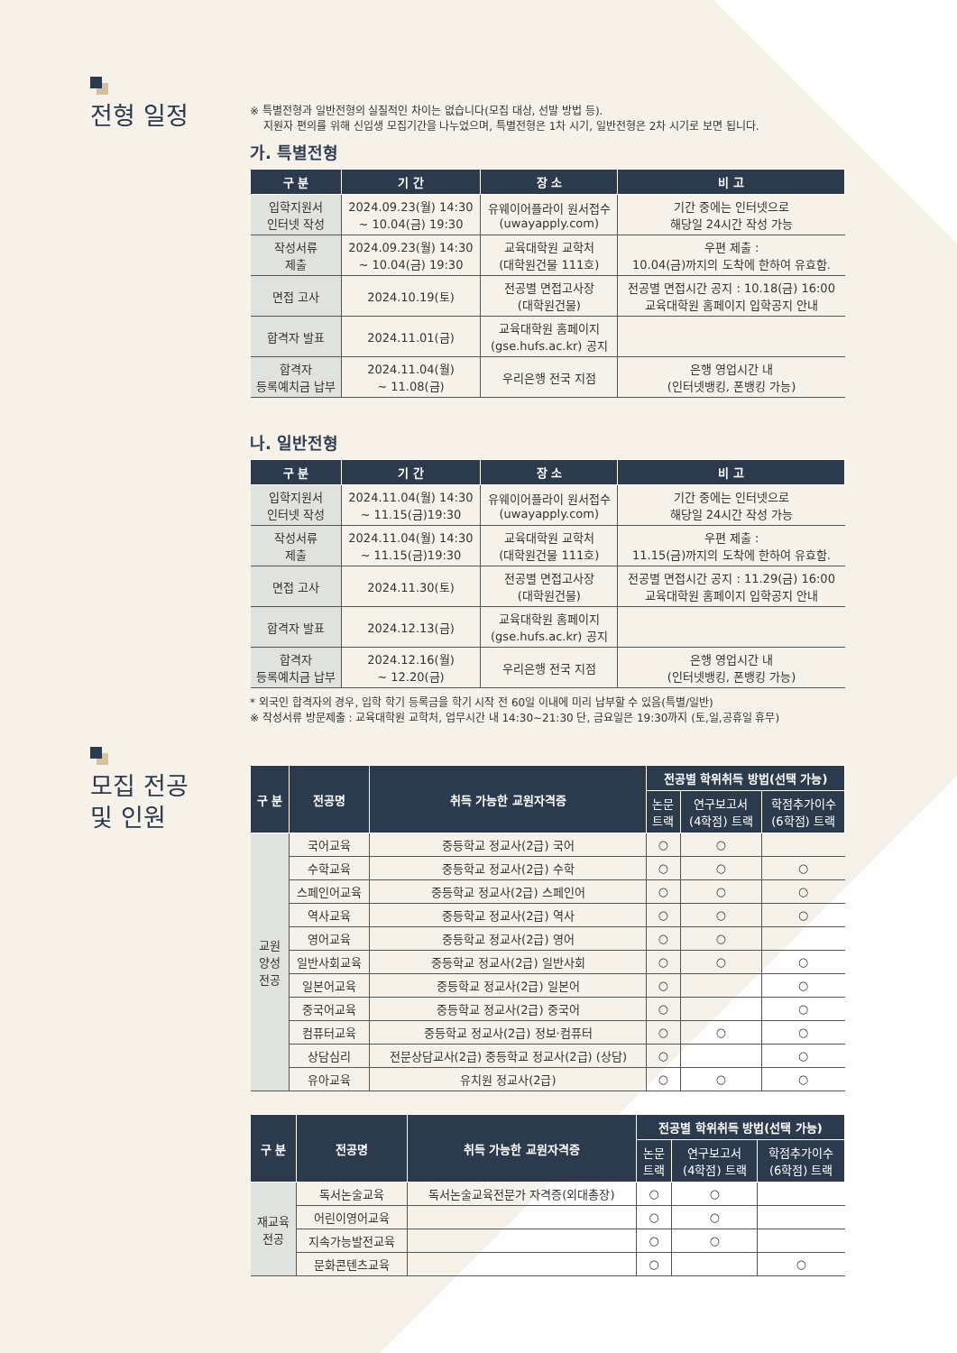전형 일정
※ 특별전형과 일반전형의 실질적인 차이는 없습니다(모집 대상, 선발 방법 등).
지원자 편의를 위해 신입생 모집기간을 나누었으며, 특별전형은 1차 시기, 일반전형은 2차 시기로 보면 됩니다.
가. 특별전형
| 구 분 | 기 간 | 장 소 | 비 고 |
| --- | --- | --- | --- |
| 입학지원서 인터넷 작성 | 2024.09.23(월) 14:30 ~ 10.04(금) 19:30 | 유웨이어플라이 원서접수 (uwayapply.com) | 기간 중에는 인터넷으로 해당일 24시간 작성 가능 |
| 작성서류 제출 | 2024.09.23(월) 14:30 ~ 10.04(금) 19:30 | 교육대학원 교학처 (대학원건물 111호) | 우편 제출 : 10.04(금)까지의 도착에 한하여 유효함. |
| 면접 고사 | 2024.10.19(토) | 전공별 면접고사장 (대학원건물) | 전공별 면접시간 공지 : 10.18(금) 16:00 교육대학원 홈페이지 입학공지 안내 |
| 합격자 발표 | 2024.11.01(금) | 교육대학원 홈페이지 (gse.hufs.ac.kr) 공지 | |
| 합격자 등록예치금 납부 | 2024.11.04(월) ~ 11.08(금) | 우리은행 전국 지점 | 은행 영업시간 내 (인터넷뱅킹, 폰뱅킹 가능) |
나. 일반전형
| 구 분 | 기 간 | 장 소 | 비 고 |
| --- | --- | --- | --- |
| 입학지원서 인터넷 작성 | 2024.11.04(월) 14:30 ~ 11.15(금)19:30 | 유웨이어플라이 원서접수 (uwayapply.com) | 기간 중에는 인터넷으로 해당일 24시간 작성 가능 |
| 작성서류 제출 | 2024.11.04(월) 14:30 ~ 11.15(금)19:30 | 교육대학원 교학처 (대학원건물 111호) | 우편 제출 : 11.15(금)까지의 도착에 한하여 유효함. |
| 면접 고사 | 2024.11.30(토) | 전공별 면접고사장 (대학원건물) | 전공별 면접시간 공지 : 11.29(금) 16:00 교육대학원 홈페이지 입학공지 안내 |
| 합격자 발표 | 2024.12.13(금) | 교육대학원 홈페이지 (gse.hufs.ac.kr) 공지 | |
| 합격자 등록예치금 납부 | 2024.12.16(월) ~ 12.20(금) | 우리은행 전국 지점 | 은행 영업시간 내 (인터넷뱅킹, 폰뱅킹 가능) |
* 외국인 합격자의 경우, 입학 학기 등록금을 학기 시작 전 60일 이내에 미리 납부할 수 있음(특별/일반)
※ 작성서류 방문제출 : 교육대학원 교학처, 업무시간 내 14:30~21:30 단, 금요일은 19:30까지 (토,일,공휴일 휴무)
모집 전공
및 인원
| 구 분 | 전공명 | 취득 가능한 교원자격증 | 전공별 학위취득 방법(선택 가능) | | |
| --- | --- | --- | --- | --- | --- |
| | | | 논문 트랙 | 연구보고서 (4학점) 트랙 | 학점추가이수 (6학점) 트랙 |
| 교원 양성 전공 | 국어교육 | 중등학교 정교사(2급) 국어 | ○ | ○ | |
| | 수학교육 | 중등학교 정교사(2급) 수학 | ○ | ○ | ○ |
| | 스페인어교육 | 중등학교 정교사(2급) 스페인어 | ○ | ○ | ○ |
| | 역사교육 | 중등학교 정교사(2급) 역사 | ○ | ○ | ○ |
| | 영어교육 | 중등학교 정교사(2급) 영어 | ○ | ○ | |
| | 일반사회교육 | 중등학교 정교사(2급) 일반사회 | ○ | ○ | ○ |
| | 일본어교육 | 중등학교 정교사(2급) 일본어 | ○ | | ○ |
| | 중국어교육 | 중등학교 정교사(2급) 중국어 | ○ | | ○ |
| | 컴퓨터교육 | 중등학교 정교사(2급) 정보·컴퓨터 | ○ | ○ | ○ |
| | 상담심리 | 전문상담교사(2급) 중등학교 정교사(2급) (상담) | ○ | | ○ |
| | 유아교육 | 유치원 정교사(2급) | ○ | ○ | ○ |
| 구 분 | 전공명 | 취득 가능한 교원자격증 | 전공별 학위취득 방법(선택 가능) | | |
| --- | --- | --- | --- | --- | --- |
| | | | 논문 트랙 | 연구보고서 (4학점) 트랙 | 학점추가이수 (6학점) 트랙 |
| 재교육 전공 | 독서논술교육 | 독서논술교육전문가 자격증(외대총장) | ○ | ○ | |
| | 어린이영어교육 | | ○ | ○ | |
| | 지속가능발전교육 | | ○ | ○ | |
| | 문화콘텐츠교육 | | ○ | | ○ |